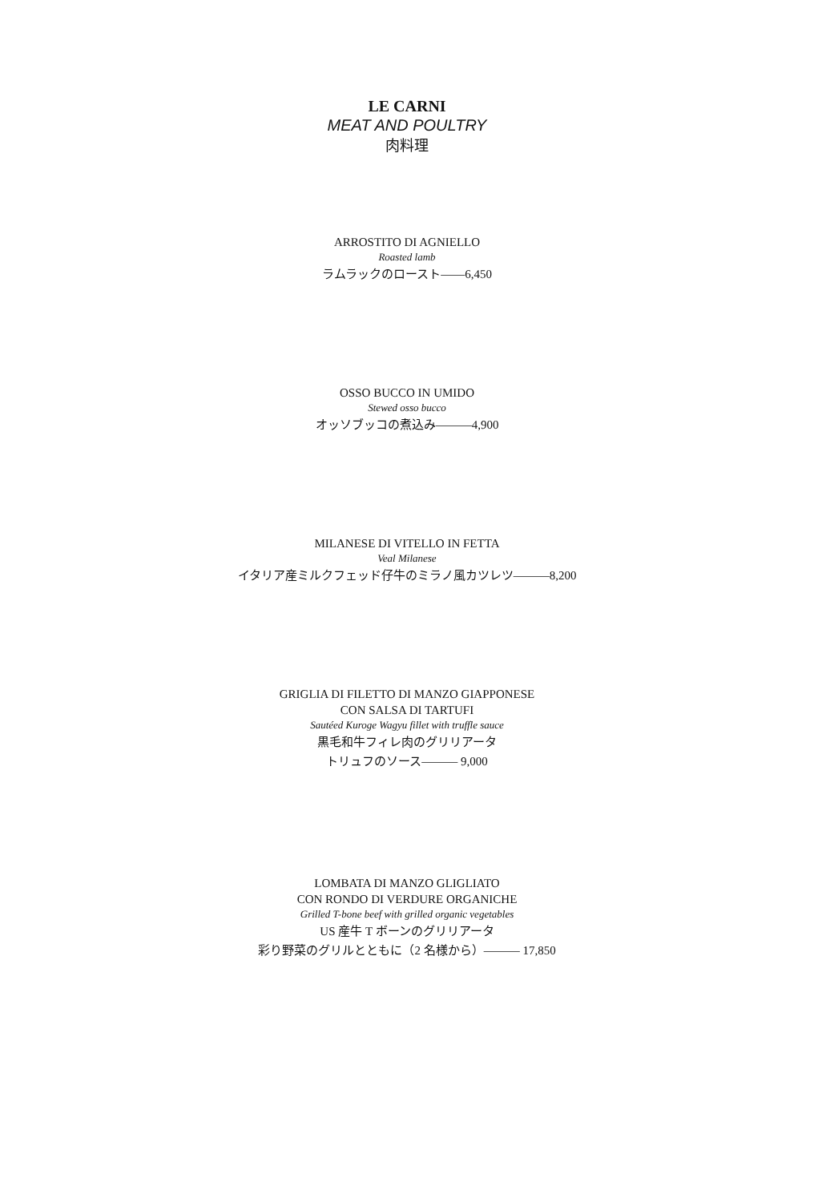LE CARNI
MEAT AND POULTRY
肉料理
ARROSTITO DI AGNIELLO
Roasted lamb
ラムラックのロースト——6,450
OSSO BUCCO IN UMIDO
Stewed osso bucco
オッソブッコの煮込み———4,900
MILANESE DI VITELLO IN FETTA
Veal Milanese
イタリア産ミルクフェッド仔牛のミラノ風カツレツ———8,200
GRIGLIA DI FILETTO DI MANZO GIAPPONESE
CON SALSA DI TARTUFI
Sautéed Kuroge Wagyu fillet with truffle sauce
黒毛和牛フィレ肉のグリリアータ
トリュフのソース——— 9,000
LOMBATA DI MANZO GLIGLIATO
CON RONDO DI VERDURE ORGANICHE
Grilled T-bone beef with grilled organic vegetables
US 産牛 T ボーンのグリリアータ
彩り野菜のグリルとともに（2 名様から）——— 17,850